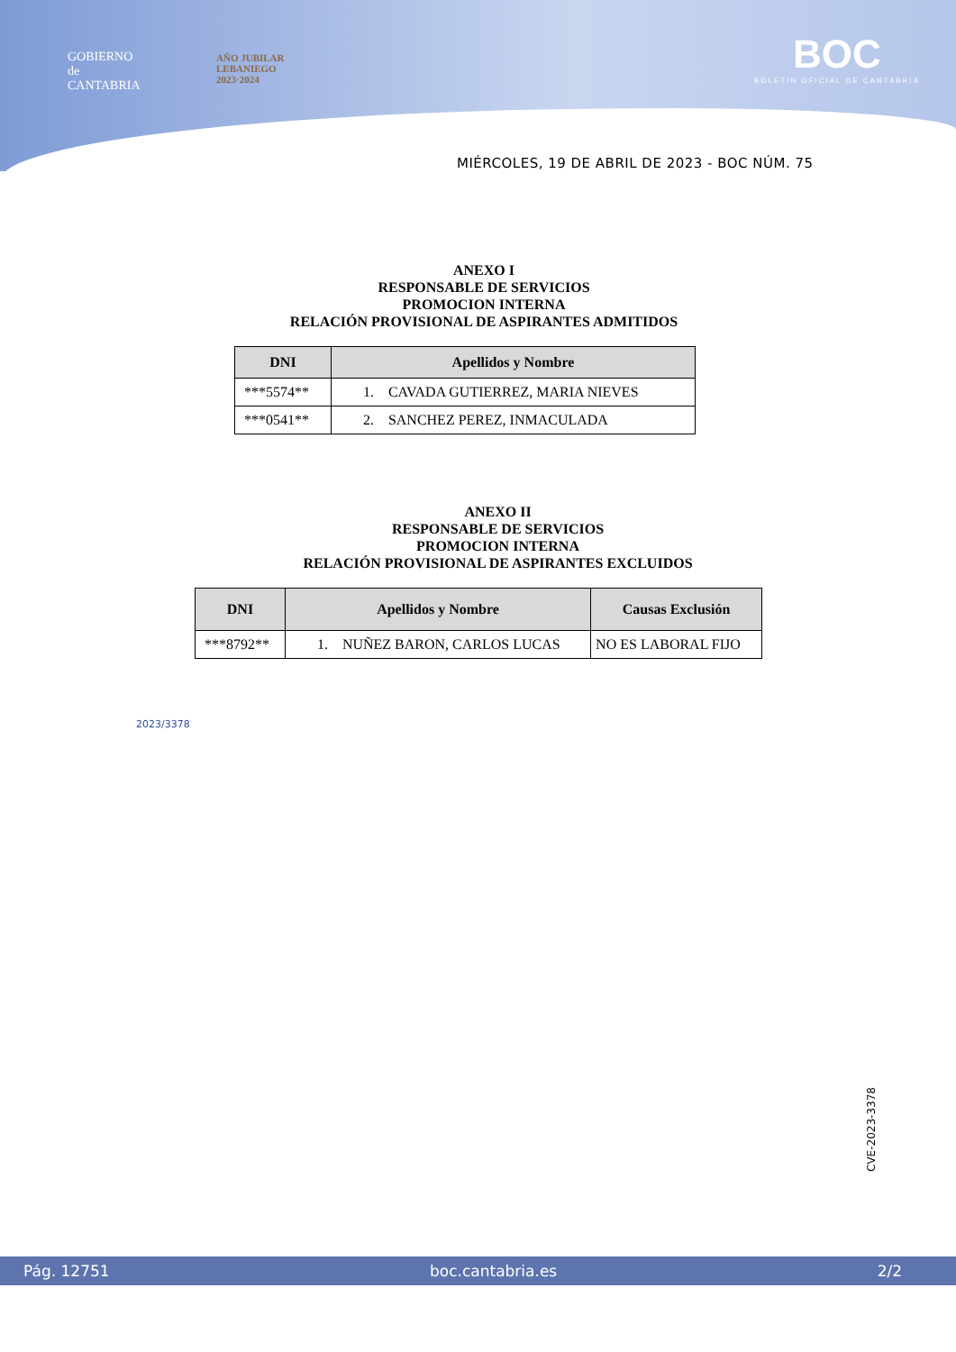GOBIERNO
de
CANTABRIA
AÑO JUBILAR
LEBANIEGO
2023·2024
BOC
BOLETÍN OFICIAL DE CANTABRIA
MIÉRCOLES, 19 DE ABRIL DE 2023 - BOC NÚM. 75
ANEXO I
RESPONSABLE DE SERVICIOS
PROMOCION INTERNA
RELACIÓN PROVISIONAL DE ASPIRANTES ADMITIDOS
| DNI | Apellidos y Nombre |
| --- | --- |
| ***5574** | 1. CAVADA GUTIERREZ, MARIA NIEVES |
| ***0541** | 2. SANCHEZ PEREZ, INMACULADA |
ANEXO II
RESPONSABLE DE SERVICIOS
PROMOCION INTERNA
RELACIÓN PROVISIONAL DE ASPIRANTES EXCLUIDOS
| DNI | Apellidos y Nombre | Causas Exclusión |
| --- | --- | --- |
| ***8792** | 1. NUÑEZ BARON, CARLOS LUCAS | NO ES LABORAL FIJO |
2023/3378
CVE-2023-3378
Pág. 12751 boc.cantabria.es 2/2